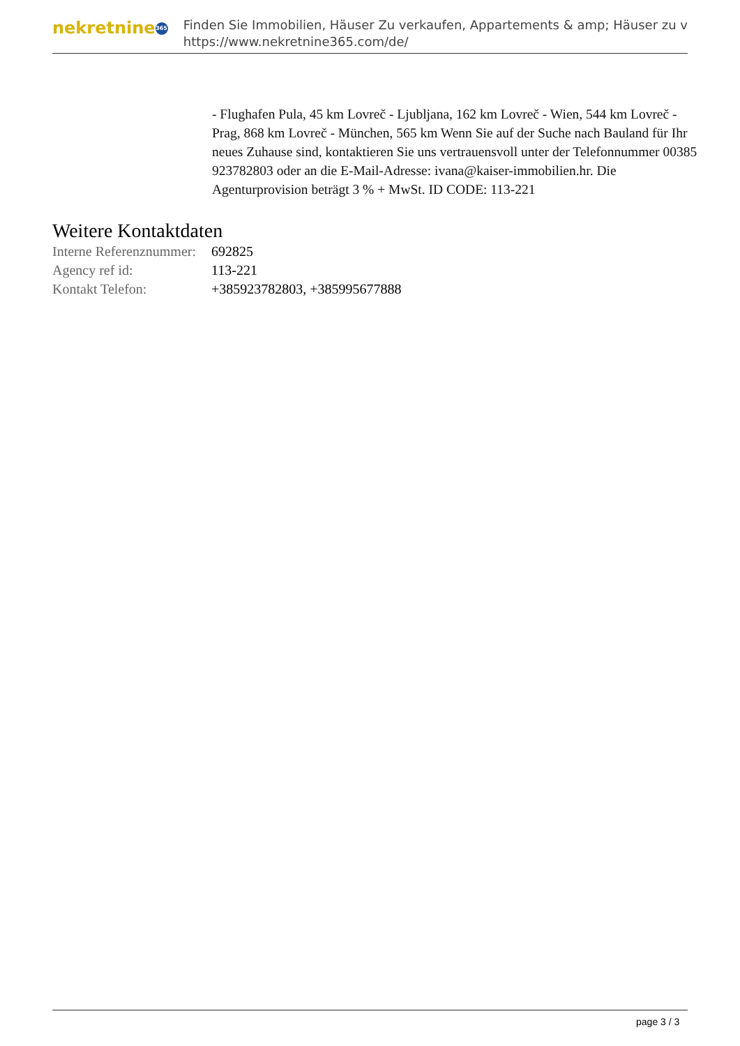nekretnine 365
Finden Sie Immobilien, Häuser Zu verkaufen, Appartements & amp; Häuser zu v
https://www.nekretnine365.com/de/
- Flughafen Pula, 45 km Lovreč - Ljubljana, 162 km Lovreč - Wien, 544 km Lovreč - Prag, 868 km Lovreč - München, 565 km Wenn Sie auf der Suche nach Bauland für Ihr neues Zuhause sind, kontaktieren Sie uns vertrauensvoll unter der Telefonnummer 00385 923782803 oder an die E-Mail-Adresse: ivana@kaiser-immobilien.hr. Die Agenturprovision beträgt 3 % + MwSt. ID CODE: 113-221
Weitere Kontaktdaten
| Interne Referenznummer: | 692825 |
| Agency ref id: | 113-221 |
| Kontakt Telefon: | +385923782803, +385995677888 |
page 3 / 3